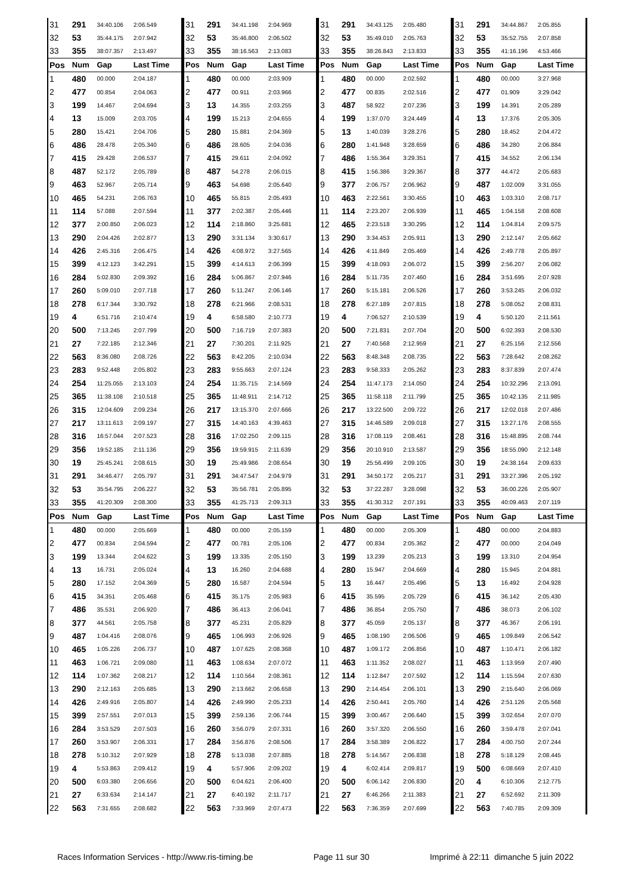| 31 | 291 | 34:40.106 | 2:06.549 | 31 | 291 | 34:41.198 | 2:04.969 | 31 | 291 | 34:43.125 | 2:05.480 | 31 | 291 | 34:44.867 | 2:05.855 |
| 32 | 53 | 35:44.175 | 2:07.942 | 32 | 53 | 35:46.800 | 2:06.502 | 32 | 53 | 35:49.010 | 2:05.763 | 32 | 53 | 35:52.755 | 2:07.858 |
| 33 | 355 | 38:07.357 | 2:13.497 | 33 | 355 | 38:16.563 | 2:13.083 | 33 | 355 | 38:26.843 | 2:13.833 | 33 | 355 | 41:16.196 | 4:53.466 |
| Pos | Num | Gap | Last Time | Pos | Num | Gap | Last Time | Pos | Num | Gap | Last Time | Pos | Num | Gap | Last Time |
| 1 | 480 | 00.000 | 2:04.187 | 1 | 480 | 00.000 | 2:03.909 | 1 | 480 | 00.000 | 2:02.592 | 1 | 480 | 00.000 | 3:27.968 |
| 2 | 477 | 00.854 | 2:04.063 | 2 | 477 | 00.911 | 2:03.966 | 2 | 477 | 00.835 | 2:02.516 | 2 | 477 | 01.909 | 3:29.042 |
| 3 | 199 | 14.467 | 2:04.694 | 3 | 13 | 14.355 | 2:03.255 | 3 | 487 | 58.922 | 2:07.236 | 3 | 199 | 14.391 | 2:05.289 |
| 4 | 13 | 15.009 | 2:03.705 | 4 | 199 | 15.213 | 2:04.655 | 4 | 199 | 1:37.070 | 3:24.449 | 4 | 13 | 17.376 | 2:05.305 |
| 5 | 280 | 15.421 | 2:04.706 | 5 | 280 | 15.881 | 2:04.369 | 5 | 13 | 1:40.039 | 3:28.276 | 5 | 280 | 18.452 | 2:04.472 |
| 6 | 486 | 28.478 | 2:05.340 | 6 | 486 | 28.605 | 2:04.036 | 6 | 280 | 1:41.948 | 3:28.659 | 6 | 486 | 34.280 | 2:06.884 |
| 7 | 415 | 29.428 | 2:06.537 | 7 | 415 | 29.611 | 2:04.092 | 7 | 486 | 1:55.364 | 3:29.351 | 7 | 415 | 34.552 | 2:06.134 |
| 8 | 487 | 52.172 | 2:05.789 | 8 | 487 | 54.278 | 2:06.015 | 8 | 415 | 1:56.386 | 3:29.367 | 8 | 377 | 44.472 | 2:05.683 |
| 9 | 463 | 52.967 | 2:05.714 | 9 | 463 | 54.698 | 2:05.640 | 9 | 377 | 2:06.757 | 2:06.962 | 9 | 487 | 1:02.009 | 3:31.055 |
| 10 | 465 | 54.231 | 2:06.763 | 10 | 465 | 55.815 | 2:05.493 | 10 | 463 | 2:22.561 | 3:30.455 | 10 | 463 | 1:03.310 | 2:08.717 |
| 11 | 114 | 57.088 | 2:07.594 | 11 | 377 | 2:02.387 | 2:05.446 | 11 | 114 | 2:23.207 | 2:06.939 | 11 | 465 | 1:04.158 | 2:08.608 |
| 12 | 377 | 2:00.850 | 2:06.023 | 12 | 114 | 2:18.860 | 3:25.681 | 12 | 465 | 2:23.518 | 3:30.295 | 12 | 114 | 1:04.814 | 2:09.575 |
| 13 | 290 | 2:04.426 | 2:02.877 | 13 | 290 | 3:31.134 | 3:30.617 | 13 | 290 | 3:34.453 | 2:05.911 | 13 | 290 | 2:12.147 | 2:05.662 |
| 14 | 426 | 2:45.316 | 2:06.475 | 14 | 426 | 4:08.972 | 3:27.565 | 14 | 426 | 4:11.849 | 2:05.469 | 14 | 426 | 2:49.778 | 2:05.897 |
| 15 | 399 | 4:12.123 | 3:42.291 | 15 | 399 | 4:14.613 | 2:06.399 | 15 | 399 | 4:18.093 | 2:06.072 | 15 | 399 | 2:56.207 | 2:06.082 |
| 16 | 284 | 5:02.830 | 2:09.392 | 16 | 284 | 5:06.867 | 2:07.946 | 16 | 284 | 5:11.735 | 2:07.460 | 16 | 284 | 3:51.695 | 2:07.928 |
| 17 | 260 | 5:09.010 | 2:07.718 | 17 | 260 | 5:11.247 | 2:06.146 | 17 | 260 | 5:15.181 | 2:06.526 | 17 | 260 | 3:53.245 | 2:06.032 |
| 18 | 278 | 6:17.344 | 3:30.792 | 18 | 278 | 6:21.966 | 2:08.531 | 18 | 278 | 6:27.189 | 2:07.815 | 18 | 278 | 5:08.052 | 2:08.831 |
| 19 | 4 | 6:51.716 | 2:10.474 | 19 | 4 | 6:58.580 | 2:10.773 | 19 | 4 | 7:06.527 | 2:10.539 | 19 | 4 | 5:50.120 | 2:11.561 |
| 20 | 500 | 7:13.245 | 2:07.799 | 20 | 500 | 7:16.719 | 2:07.383 | 20 | 500 | 7:21.831 | 2:07.704 | 20 | 500 | 6:02.393 | 2:08.530 |
| 21 | 27 | 7:22.185 | 2:12.346 | 21 | 27 | 7:30.201 | 2:11.925 | 21 | 27 | 7:40.568 | 2:12.959 | 21 | 27 | 6:25.156 | 2:12.556 |
| 22 | 563 | 8:36.080 | 2:08.726 | 22 | 563 | 8:42.205 | 2:10.034 | 22 | 563 | 8:48.348 | 2:08.735 | 22 | 563 | 7:28.642 | 2:08.262 |
| 23 | 283 | 9:52.448 | 2:05.802 | 23 | 283 | 9:55.663 | 2:07.124 | 23 | 283 | 9:58.333 | 2:05.262 | 23 | 283 | 8:37.839 | 2:07.474 |
| 24 | 254 | 11:25.055 | 2:13.103 | 24 | 254 | 11:35.715 | 2:14.569 | 24 | 254 | 11:47.173 | 2:14.050 | 24 | 254 | 10:32.296 | 2:13.091 |
| 25 | 365 | 11:38.108 | 2:10.518 | 25 | 365 | 11:48.911 | 2:14.712 | 25 | 365 | 11:58.118 | 2:11.799 | 25 | 365 | 10:42.135 | 2:11.985 |
| 26 | 315 | 12:04.609 | 2:09.234 | 26 | 217 | 13:15.370 | 2:07.666 | 26 | 217 | 13:22.500 | 2:09.722 | 26 | 217 | 12:02.018 | 2:07.486 |
| 27 | 217 | 13:11.613 | 2:09.197 | 27 | 315 | 14:40.163 | 4:39.463 | 27 | 315 | 14:46.589 | 2:09.018 | 27 | 315 | 13:27.176 | 2:08.555 |
| 28 | 316 | 16:57.044 | 2:07.523 | 28 | 316 | 17:02.250 | 2:09.115 | 28 | 316 | 17:08.119 | 2:08.461 | 28 | 316 | 15:48.895 | 2:08.744 |
| 29 | 356 | 19:52.185 | 2:11.136 | 29 | 356 | 19:59.915 | 2:11.639 | 29 | 356 | 20:10.910 | 2:13.587 | 29 | 356 | 18:55.090 | 2:12.148 |
| 30 | 19 | 25:45.241 | 2:08.615 | 30 | 19 | 25:49.986 | 2:08.654 | 30 | 19 | 25:56.499 | 2:09.105 | 30 | 19 | 24:38.164 | 2:09.633 |
| 31 | 291 | 34:46.477 | 2:05.797 | 31 | 291 | 34:47.547 | 2:04.979 | 31 | 291 | 34:50.172 | 2:05.217 | 31 | 291 | 33:27.396 | 2:05.192 |
| 32 | 53 | 35:54.795 | 2:06.227 | 32 | 53 | 35:56.781 | 2:05.895 | 32 | 53 | 37:22.287 | 3:28.098 | 32 | 53 | 36:00.226 | 2:05.907 |
| 33 | 355 | 41:20.309 | 2:08.300 | 33 | 355 | 41:25.713 | 2:09.313 | 33 | 355 | 41:30.312 | 2:07.191 | 33 | 355 | 40:09.463 | 2:07.119 |
| Pos | Num | Gap | Last Time | Pos | Num | Gap | Last Time | Pos | Num | Gap | Last Time | Pos | Num | Gap | Last Time |
| 1 | 480 | 00.000 | 2:05.669 | 1 | 480 | 00.000 | 2:05.159 | 1 | 480 | 00.000 | 2:05.309 | 1 | 480 | 00.000 | 2:04.883 |
| 2 | 477 | 00.834 | 2:04.594 | 2 | 477 | 00.781 | 2:05.106 | 2 | 477 | 00.834 | 2:05.362 | 2 | 477 | 00.000 | 2:04.049 |
| 3 | 199 | 13.344 | 2:04.622 | 3 | 199 | 13.335 | 2:05.150 | 3 | 199 | 13.239 | 2:05.213 | 3 | 199 | 13.310 | 2:04.954 |
| 4 | 13 | 16.731 | 2:05.024 | 4 | 13 | 16.260 | 2:04.688 | 4 | 280 | 15.947 | 2:04.669 | 4 | 280 | 15.945 | 2:04.881 |
| 5 | 280 | 17.152 | 2:04.369 | 5 | 280 | 16.587 | 2:04.594 | 5 | 13 | 16.447 | 2:05.496 | 5 | 13 | 16.492 | 2:04.928 |
| 6 | 415 | 34.351 | 2:05.468 | 6 | 415 | 35.175 | 2:05.983 | 6 | 415 | 35.595 | 2:05.729 | 6 | 415 | 36.142 | 2:05.430 |
| 7 | 486 | 35.531 | 2:06.920 | 7 | 486 | 36.413 | 2:06.041 | 7 | 486 | 36.854 | 2:05.750 | 7 | 486 | 38.073 | 2:06.102 |
| 8 | 377 | 44.561 | 2:05.758 | 8 | 377 | 45.231 | 2:05.829 | 8 | 377 | 45.059 | 2:05.137 | 8 | 377 | 46.367 | 2:06.191 |
| 9 | 487 | 1:04.416 | 2:08.076 | 9 | 465 | 1:06.993 | 2:06.926 | 9 | 465 | 1:08.190 | 2:06.506 | 9 | 465 | 1:09.849 | 2:06.542 |
| 10 | 465 | 1:05.226 | 2:06.737 | 10 | 487 | 1:07.625 | 2:08.368 | 10 | 487 | 1:09.172 | 2:06.856 | 10 | 487 | 1:10.471 | 2:06.182 |
| 11 | 463 | 1:06.721 | 2:09.080 | 11 | 463 | 1:08.634 | 2:07.072 | 11 | 463 | 1:11.352 | 2:08.027 | 11 | 463 | 1:13.959 | 2:07.490 |
| 12 | 114 | 1:07.362 | 2:08.217 | 12 | 114 | 1:10.564 | 2:08.361 | 12 | 114 | 1:12.847 | 2:07.592 | 12 | 114 | 1:15.594 | 2:07.630 |
| 13 | 290 | 2:12.163 | 2:05.685 | 13 | 290 | 2:13.662 | 2:06.658 | 13 | 290 | 2:14.454 | 2:06.101 | 13 | 290 | 2:15.640 | 2:06.069 |
| 14 | 426 | 2:49.916 | 2:05.807 | 14 | 426 | 2:49.990 | 2:05.233 | 14 | 426 | 2:50.441 | 2:05.760 | 14 | 426 | 2:51.126 | 2:05.568 |
| 15 | 399 | 2:57.551 | 2:07.013 | 15 | 399 | 2:59.136 | 2:06.744 | 15 | 399 | 3:00.467 | 2:06.640 | 15 | 399 | 3:02.654 | 2:07.070 |
| 16 | 284 | 3:53.529 | 2:07.503 | 16 | 260 | 3:56.079 | 2:07.331 | 16 | 260 | 3:57.320 | 2:06.550 | 16 | 260 | 3:59.478 | 2:07.041 |
| 17 | 260 | 3:53.907 | 2:06.331 | 17 | 284 | 3:56.876 | 2:08.506 | 17 | 284 | 3:58.389 | 2:06.822 | 17 | 284 | 4:00.750 | 2:07.244 |
| 18 | 278 | 5:10.312 | 2:07.929 | 18 | 278 | 5:13.038 | 2:07.885 | 18 | 278 | 5:14.567 | 2:06.838 | 18 | 278 | 5:18.129 | 2:08.445 |
| 19 | 4 | 5:53.863 | 2:09.412 | 19 | 4 | 5:57.906 | 2:09.202 | 19 | 4 | 6:02.414 | 2:09.817 | 19 | 500 | 6:08.669 | 2:07.410 |
| 20 | 500 | 6:03.380 | 2:06.656 | 20 | 500 | 6:04.621 | 2:06.400 | 20 | 500 | 6:06.142 | 2:06.830 | 20 | 4 | 6:10.306 | 2:12.775 |
| 21 | 27 | 6:33.634 | 2:14.147 | 21 | 27 | 6:40.192 | 2:11.717 | 21 | 27 | 6:46.266 | 2:11.383 | 21 | 27 | 6:52.692 | 2:11.309 |
| 22 | 563 | 7:31.655 | 2:08.682 | 22 | 563 | 7:33.969 | 2:07.473 | 22 | 563 | 7:36.359 | 2:07.699 | 22 | 563 | 7:40.785 | 2:09.309 |
Races Information Services - http://www.ris-timing.be Page 11 sur 30 Imprimé à 22:11 dimanche 5 juin 2022